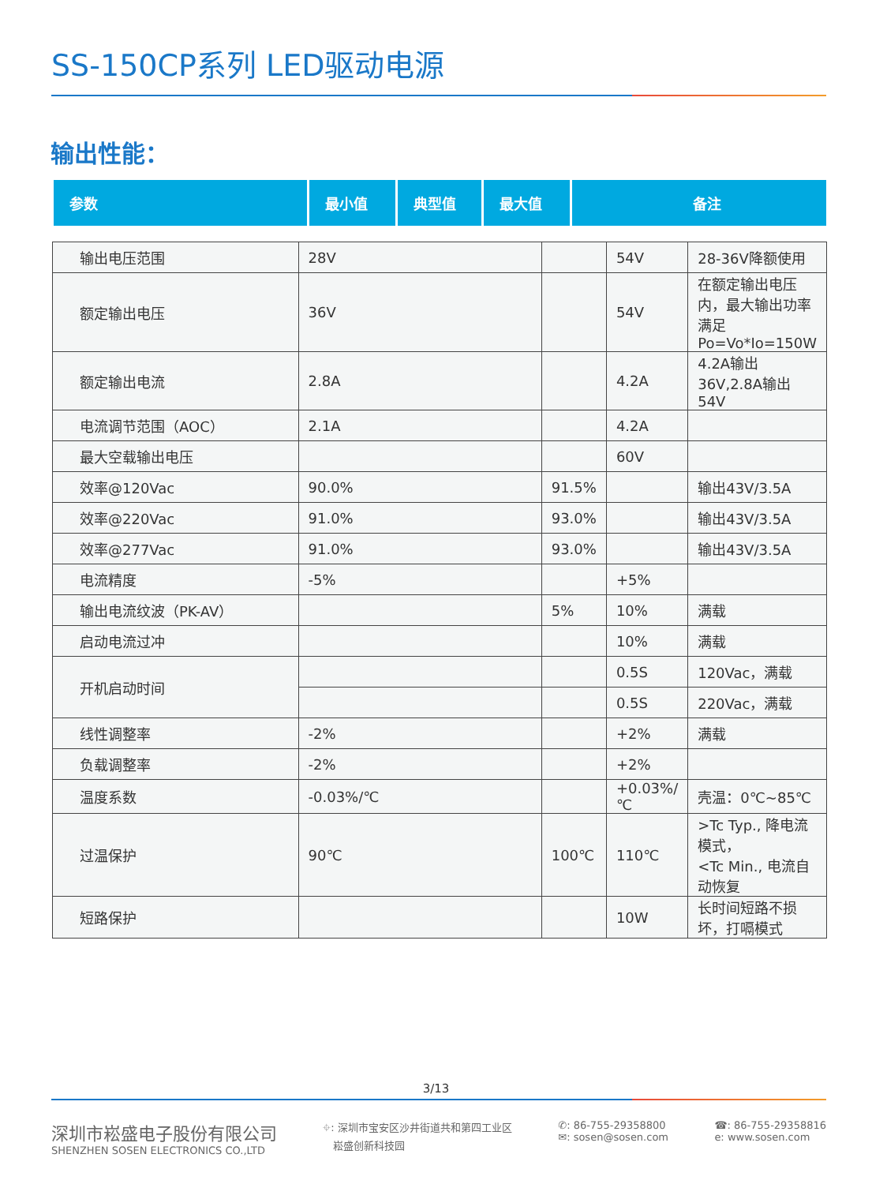SS-150CP系列 LED驱动电源
输出性能：
| 参数 | 最小值 | 典型值 | 最大值 | 备注 |
| --- | --- | --- | --- | --- |
| 输出电压范围 | 28V | | 54V | 28-36V降额使用 |
| 额定输出电压 | 36V | | 54V | 在额定输出电压内，最大输出功率 满足Po=Vo*Io=150W |
| 额定输出电流 | 2.8A | | 4.2A | 4.2A输出36V,2.8A输出54V |
| 电流调节范围（AOC） | 2.1A | | 4.2A | |
| 最大空载输出电压 | | | 60V | |
| 效率@120Vac | 90.0% | 91.5% | | 输出43V/3.5A |
| 效率@220Vac | 91.0% | 93.0% | | 输出43V/3.5A |
| 效率@277Vac | 91.0% | 93.0% | | 输出43V/3.5A |
| 电流精度 | -5% | | +5% | |
| 输出电流纹波（PK-AV） | | 5% | 10% | 满载 |
| 启动电流过冲 | | | 10% | 满载 |
| 开机启动时间 | | | 0.5S | 120Vac，满载 |
| | | | 0.5S | 220Vac，满载 |
| 线性调整率 | -2% | | +2% | 满载 |
| 负载调整率 | -2% | | +2% | |
| 温度系数 | -0.03%/℃ | | +0.03%/℃ | 壳温：0℃~85℃ |
| 过温保护 | 90℃ | 100℃ | 110℃ | >Tc Typ., 降电流模式， <Tc Min., 电流自动恢复 |
| 短路保护 | | | 10W | 长时间短路不损坏，打嗝模式 |
3/13
深圳市崧盛电子股份有限公司
SHENZHEN SOSEN ELECTRONICS CO.,LTD
⌖: 深圳市宝安区沙井街道共和第四工业区
崧盛创新科技园
✆: 86-755-29358800
✉: sosen@sosen.com
☎: 86-755-29358816
e: www.sosen.com